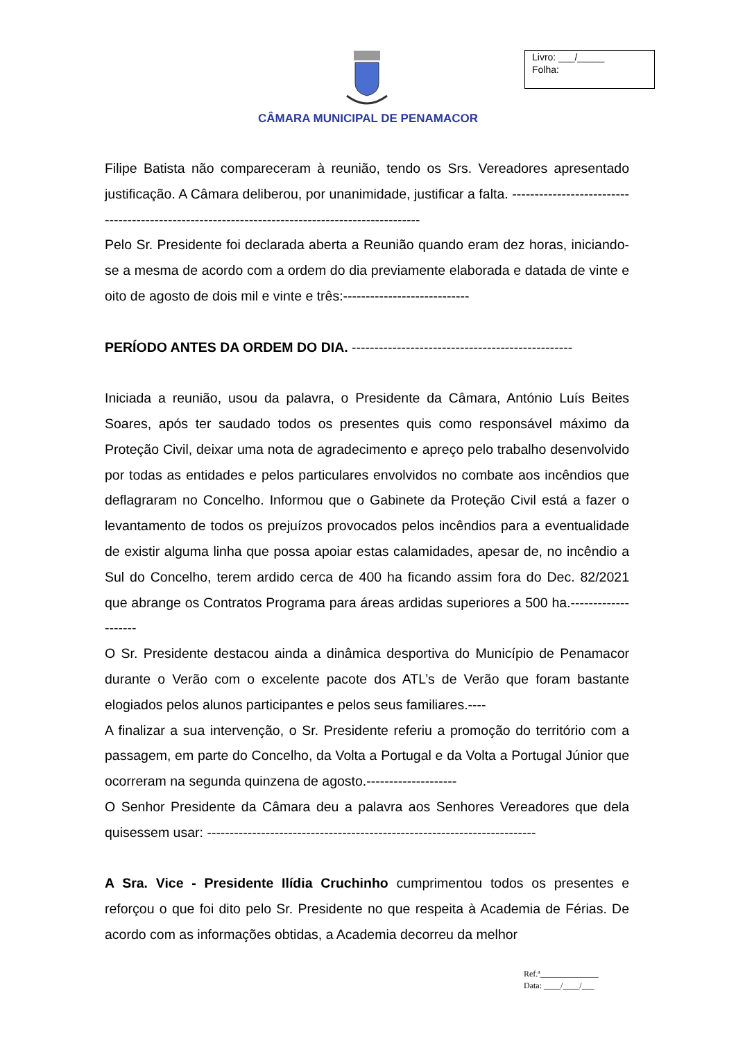Livro: ___/_____
Folha:
CÂMARA MUNICIPAL DE PENAMACOR
Filipe Batista não compareceram à reunião, tendo os Srs. Vereadores apresentado justificação. A Câmara deliberou, por unanimidade, justificar a falta. ------------------------------------------------------------------------------------------------
Pelo Sr. Presidente foi declarada aberta a Reunião quando eram dez horas, iniciando-se a mesma de acordo com a ordem do dia previamente elaborada e datada de vinte e oito de agosto de dois mil e vinte e três:----------------------------
PERÍODO ANTES DA ORDEM DO DIA. -------------------------------------------------
Iniciada a reunião, usou da palavra, o Presidente da Câmara, António Luís Beites Soares, após ter saudado todos os presentes quis como responsável máximo da Proteção Civil, deixar uma nota de agradecimento e apreço pelo trabalho desenvolvido por todas as entidades e pelos particulares envolvidos no combate aos incêndios que deflagraram no Concelho. Informou que o Gabinete da Proteção Civil está a fazer o levantamento de todos os prejuízos provocados pelos incêndios para a eventualidade de existir alguma linha que possa apoiar estas calamidades, apesar de, no incêndio a Sul do Concelho, terem ardido cerca de 400 ha ficando assim fora do Dec. 82/2021 que abrange os Contratos Programa para áreas ardidas superiores a 500 ha.--------------------
O Sr. Presidente destacou ainda a dinâmica desportiva do Município de Penamacor durante o Verão com o excelente pacote dos ATL’s de Verão que foram bastante elogiados pelos alunos participantes e pelos seus familiares.----
A finalizar a sua intervenção, o Sr. Presidente referiu a promoção do território com a passagem, em parte do Concelho, da Volta a Portugal e da Volta a Portugal Júnior que ocorreram na segunda quinzena de agosto.--------------------
O Senhor Presidente da Câmara deu a palavra aos Senhores Vereadores que dela quisessem usar: -------------------------------------------------------------------------
A Sra. Vice - Presidente Ilídia Cruchinho cumprimentou todos os presentes e reforçou o que foi dito pelo Sr. Presidente no que respeita à Academia de Férias. De acordo com as informações obtidas, a Academia decorreu da melhor
Ref.ª______________
Data: ____/____/___